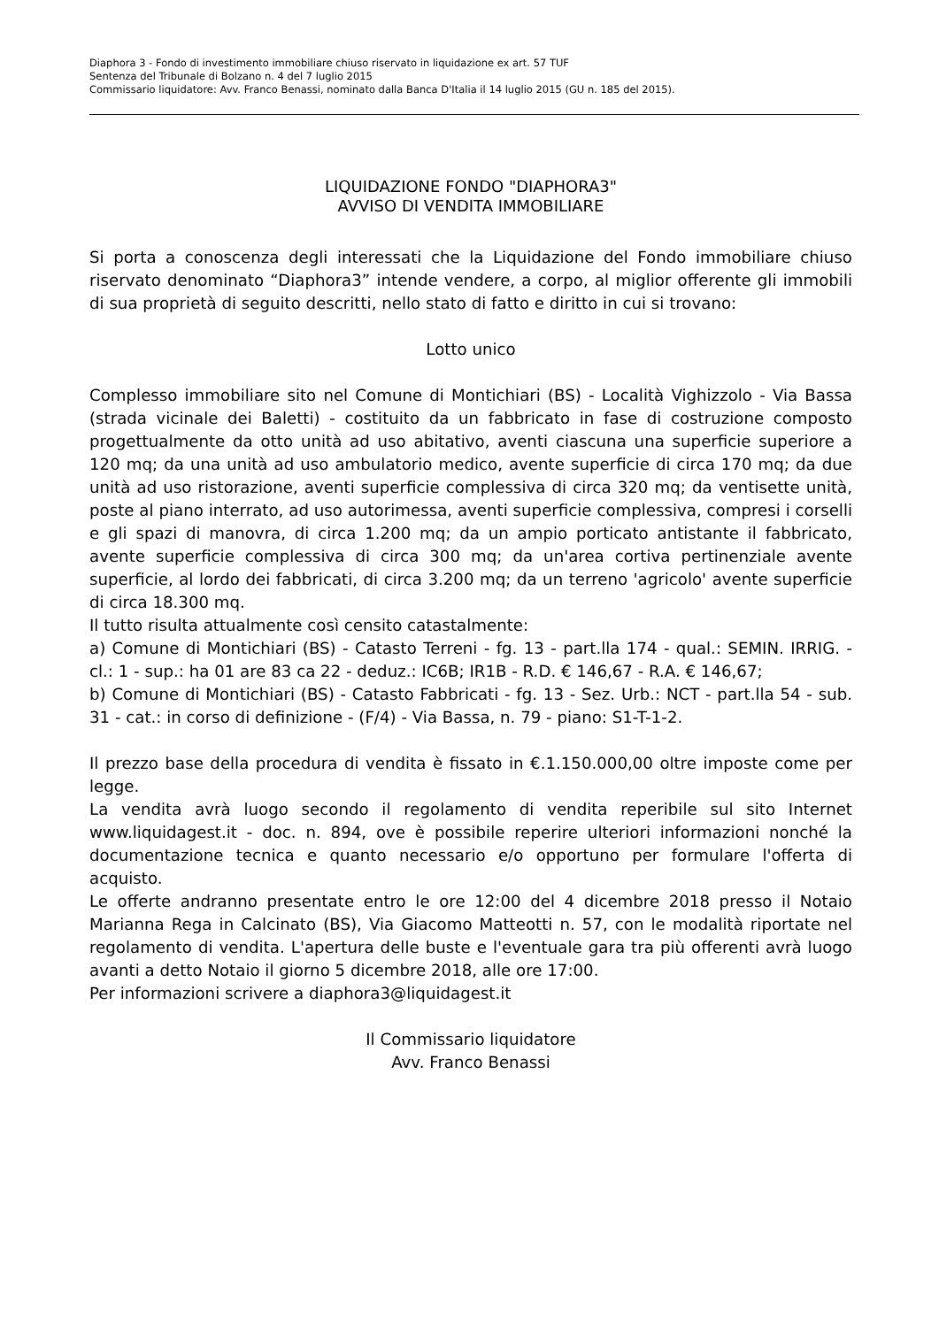Diaphora 3 - Fondo di investimento immobiliare chiuso riservato in liquidazione ex art. 57 TUF
Sentenza del Tribunale di Bolzano n. 4 del 7 luglio 2015
Commissario liquidatore: Avv. Franco Benassi, nominato dalla Banca D'Italia il 14 luglio 2015 (GU n. 185 del 2015).
LIQUIDAZIONE FONDO "DIAPHORA3"
AVVISO DI VENDITA IMMOBILIARE
Si porta a conoscenza degli interessati che la Liquidazione del Fondo immobiliare chiuso riservato denominato “Diaphora3” intende vendere, a corpo, al miglior offerente gli immobili di sua proprietà di seguito descritti, nello stato di fatto e diritto in cui si trovano:
Lotto unico
Complesso immobiliare sito nel Comune di Montichiari (BS) - Località Vighizzolo - Via Bassa (strada vicinale dei Baletti) - costituito da un fabbricato in fase di costruzione composto progettualmente da otto unità ad uso abitativo, aventi ciascuna una superficie superiore a 120 mq; da una unità ad uso ambulatorio medico, avente superficie di circa 170 mq; da due unità ad uso ristorazione, aventi superficie complessiva di circa 320 mq; da ventisette unità, poste al piano interrato, ad uso autorimessa, aventi superficie complessiva, compresi i corselli e gli spazi di manovra, di circa 1.200 mq; da un ampio porticato antistante il fabbricato, avente superficie complessiva di circa 300 mq; da un'area cortiva pertinenziale avente superficie, al lordo dei fabbricati, di circa 3.200 mq; da un terreno 'agricolo' avente superficie di circa 18.300 mq.
Il tutto risulta attualmente così censito catastalmente:
a) Comune di Montichiari (BS) - Catasto Terreni - fg. 13 - part.lla 174 - qual.: SEMIN. IRRIG. - cl.: 1 - sup.: ha 01 are 83 ca 22 - deduz.: IC6B; IR1B - R.D. € 146,67 - R.A. € 146,67;
b) Comune di Montichiari (BS) - Catasto Fabbricati - fg. 13 - Sez. Urb.: NCT - part.lla 54 - sub. 31 - cat.: in corso di definizione - (F/4) - Via Bassa, n. 79 - piano: S1-T-1-2.
Il prezzo base della procedura di vendita è fissato in €.1.150.000,00 oltre imposte come per legge.
La vendita avrà luogo secondo il regolamento di vendita reperibile sul sito Internet www.liquidagest.it - doc. n. 894, ove è possibile reperire ulteriori informazioni nonché la documentazione tecnica e quanto necessario e/o opportuno per formulare l'offerta di acquisto.
Le offerte andranno presentate entro le ore 12:00 del 4 dicembre 2018 presso il Notaio Marianna Rega in Calcinato (BS), Via Giacomo Matteotti n. 57, con le modalità riportate nel regolamento di vendita. L'apertura delle buste e l'eventuale gara tra più offerenti avrà luogo avanti a detto Notaio il giorno 5 dicembre 2018, alle ore 17:00.
Per informazioni scrivere a diaphora3@liquidagest.it
Il Commissario liquidatore
Avv. Franco Benassi